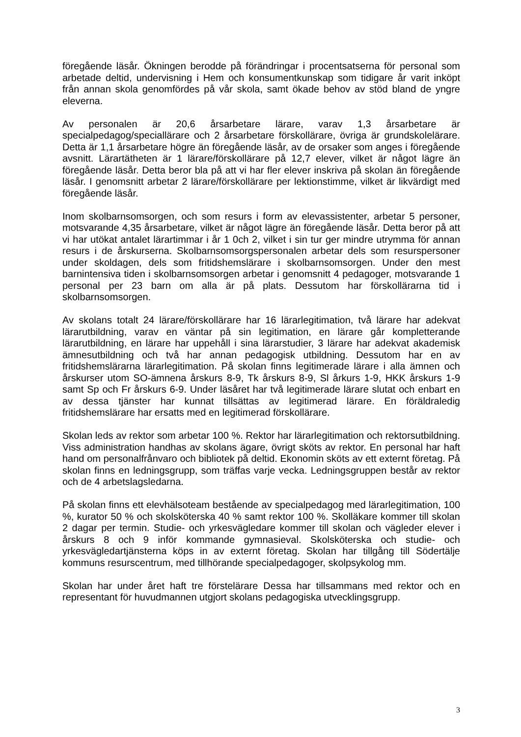föregående läsår. Ökningen berodde på förändringar i procentsatserna för personal som arbetade deltid, undervisning i Hem och konsumentkunskap som tidigare år varit inköpt från annan skola genomfördes på vår skola, samt ökade behov av stöd bland de yngre eleverna.
Av personalen är 20,6 årsarbetare lärare, varav 1,3 årsarbetare är specialpedagog/speciallärare och 2 årsarbetare förskollärare, övriga är grundskolelärare. Detta är 1,1 årsarbetare högre än föregående läsår, av de orsaker som anges i föregående avsnitt. Lärartätheten är 1 lärare/förskollärare på 12,7 elever, vilket är något lägre än föregående läsår. Detta beror bla på att vi har fler elever inskriva på skolan än föregående läsår. I genomsnitt arbetar 2 lärare/förskollärare per lektionstimme, vilket är likvärdigt med föregående läsår.
Inom skolbarnsomsorgen, och som resurs i form av elevassistenter, arbetar 5 personer, motsvarande 4,35 årsarbetare, vilket är något lägre än föregående läsår. Detta beror på att vi har utökat antalet lärartimmar i år 1 0ch 2, vilket i sin tur ger mindre utrymma för annan resurs i de årskurserna. Skolbarnsomsorgspersonalen arbetar dels som resurspersoner under skoldagen, dels som fritidshemslärare i skolbarnsomsorgen. Under den mest barnintensiva tiden i skolbarnsomsorgen arbetar i genomsnitt 4 pedagoger, motsvarande 1 personal per 23 barn om alla är på plats. Dessutom har förskollärarna tid i skolbarnsomsorgen.
Av skolans totalt 24 lärare/förskollärare har 16 lärarlegitimation, två lärare har adekvat lärarutbildning, varav en väntar på sin legitimation, en lärare går kompletterande lärarutbildning, en lärare har uppehåll i sina lärarstudier, 3 lärare har adekvat akademisk ämnesutbildning och två har annan pedagogisk utbildning. Dessutom har en av fritidshemslärarna lärarlegitimation. På skolan finns legitimerade lärare i alla ämnen och årskurser utom SO-ämnena årskurs 8-9, Tk årskurs 8-9, Sl årkurs 1-9, HKK årskurs 1-9 samt Sp och Fr årskurs 6-9. Under läsåret har två legitimerade lärare slutat och enbart en av dessa tjänster har kunnat tillsättas av legitimerad lärare. En föräldraledig fritidshemslärare har ersatts med en legitimerad förskollärare.
Skolan leds av rektor som arbetar 100 %. Rektor har lärarlegitimation och rektorsutbildning. Viss administration handhas av skolans ägare, övrigt sköts av rektor. En personal har haft hand om personalfrånvaro och bibliotek på deltid. Ekonomin sköts av ett externt företag. På skolan finns en ledningsgrupp, som träffas varje vecka. Ledningsgruppen består av rektor och de 4 arbetslagsledarna.
På skolan finns ett elevhälsoteam bestående av specialpedagog med lärarlegitimation, 100 %, kurator 50 % och skolsköterska 40 % samt rektor 100 %. Skolläkare kommer till skolan 2 dagar per termin. Studie- och yrkesvägledare kommer till skolan och vägleder elever i årskurs 8 och 9 inför kommande gymnasieval. Skolsköterska och studie- och yrkesvägledartjänsterna köps in av externt företag. Skolan har tillgång till Södertälje kommuns resurscentrum, med tillhörande specialpedagoger, skolpsykolog mm.
Skolan har under året haft tre förstelärare Dessa har tillsammans med rektor och en representant för huvudmannen utgjort skolans pedagogiska utvecklingsgrupp.
3